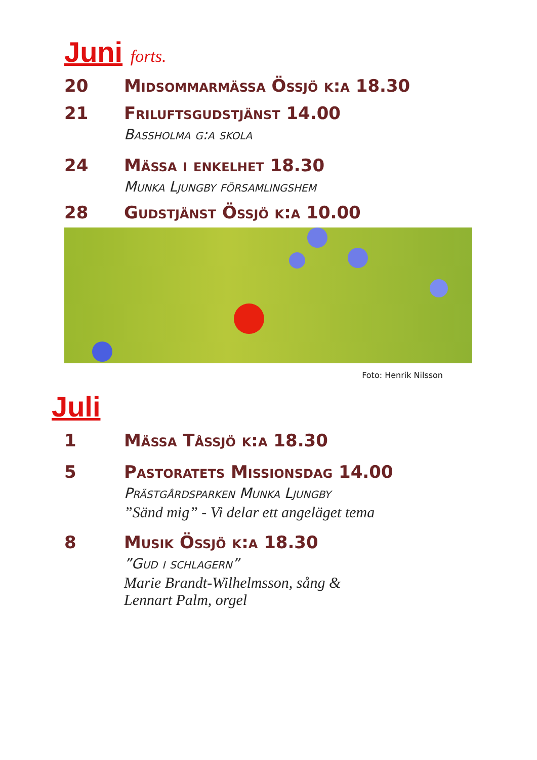Juni forts.
20 Midsommarmässa Össjö k:a 18.30
21 Friluftsgudstjänst 14.00
Bassholma g:a skola
24 Mässa i enkelhet 18.30
Munka Ljungby församlingshem
28 Gudstjänst Össjö k:a 10.00
Foto: Henrik Nilsson
Juli
1 Mässa Tåssjö k:a 18.30
5 Pastoratets Missionsdag 14.00
Prästgårdsparken Munka Ljungby
”Sänd mig” - Vi delar ett angeläget tema
8 Musik Össjö k:a 18.30
”Gud i schlagern”
Marie Brandt-Wilhelmsson, sång &
Lennart Palm, orgel